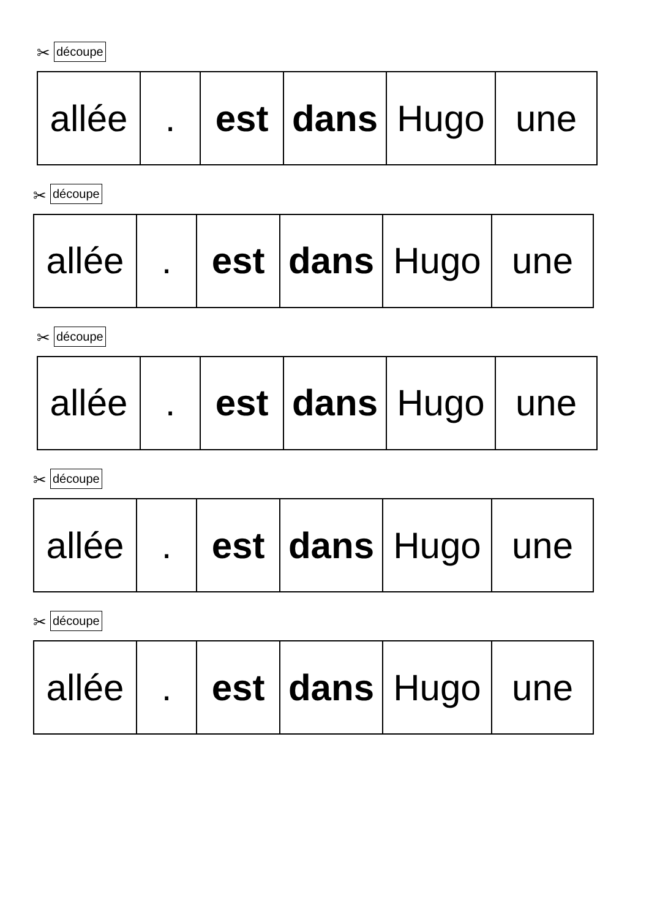✂ découpe
| allée | . | est | dans | Hugo | une |
✂ découpe
| allée | . | est | dans | Hugo | une |
✂ découpe
| allée | . | est | dans | Hugo | une |
✂ découpe
| allée | . | est | dans | Hugo | une |
✂ découpe
| allée | . | est | dans | Hugo | une |